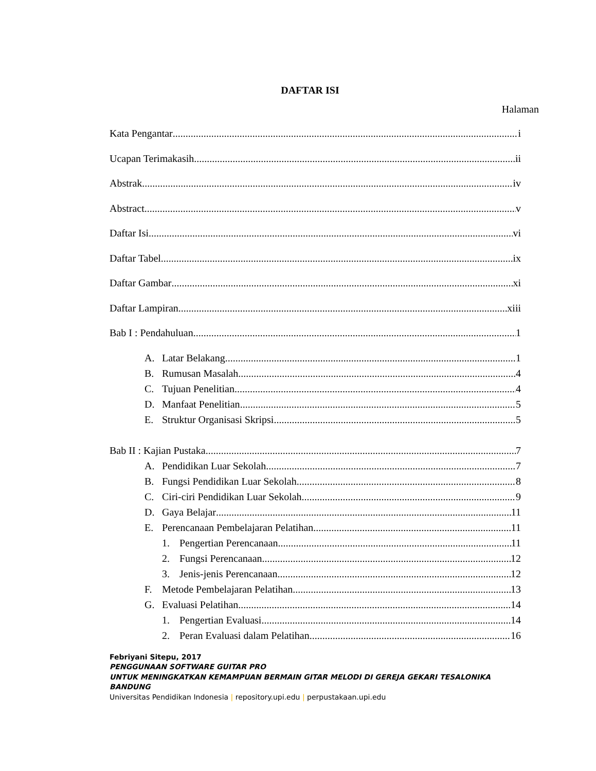DAFTAR ISI
Halaman
Kata Pengantar i
Ucapan Terimakasih ii
Abstrak iv
Abstract v
Daftar Isi vi
Daftar Tabel ix
Daftar Gambar xi
Daftar Lampiran xiii
Bab I : Pendahuluan 1
A. Latar Belakang 1
B. Rumusan Masalah 4
C. Tujuan Penelitian 4
D. Manfaat Penelitian 5
E. Struktur Organisasi Skripsi 5
Bab II : Kajian Pustaka 7
A. Pendidikan Luar Sekolah 7
B. Fungsi Pendidikan Luar Sekolah 8
C. Ciri-ciri Pendidikan Luar Sekolah 9
D. Gaya Belajar 11
E. Perencanaan Pembelajaran Pelatihan 11
1. Pengertian Perencanaan 11
2. Fungsi Perencanaan 12
3. Jenis-jenis Perencanaan 12
F. Metode Pembelajaran Pelatihan 13
G. Evaluasi Pelatihan 14
1. Pengertian Evaluasi 14
2. Peran Evaluasi dalam Pelatihan 16
Febriyani Sitepu, 2017
PENGGUNAAN SOFTWARE GUITAR PRO
UNTUK MENINGKATKAN KEMAMPUAN BERMAIN GITAR MELODI DI GEREJA GEKARI TESALONIKA BANDUNG
Universitas Pendidikan Indonesia | repository.upi.edu | perpustakaan.upi.edu